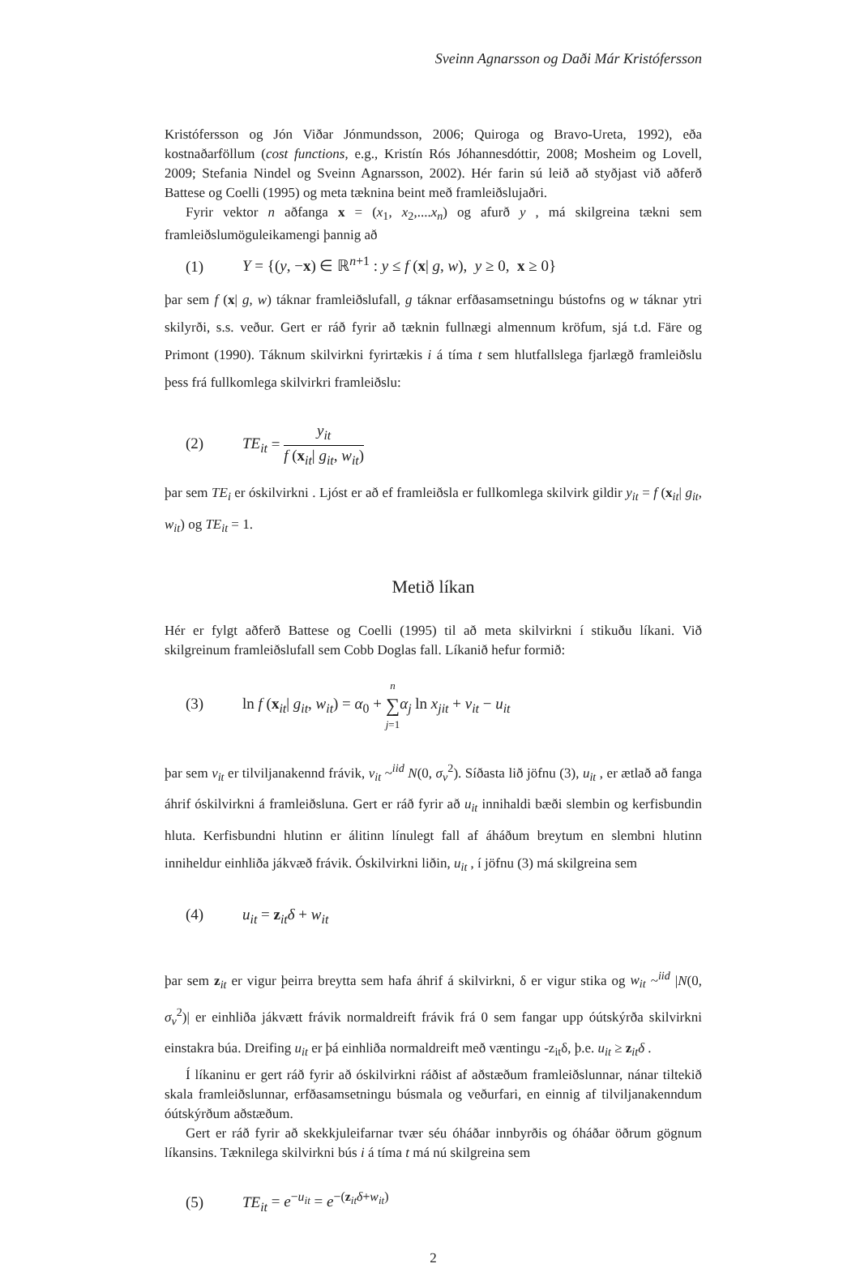Sveinn Agnarsson og Daði Már Kristófersson
Kristófersson og Jón Viðar Jónmundsson, 2006; Quiroga og Bravo-Ureta, 1992), eða kostnaðarföllum (cost functions, e.g., Kristín Rós Jóhannesdóttir, 2008; Mosheim og Lovell, 2009; Stefania Nindel og Sveinn Agnarsson, 2002). Hér farin sú leið að styðjast við aðferð Battese og Coelli (1995) og meta tæknina beint með framleiðslujaðri.
Fyrir vektor n aðfanga x = (x<sub>1</sub>, x<sub>2</sub>,....x<sub>n</sub>) og afurð y , má skilgreina tækni sem framleiðslumöguleikamengi þannig að
(1) Y = {(y, −x) ∈ ℝ<sup>n+1</sup> : y ≤ f (x| g, w), y ≥ 0, x ≥ 0}
þar sem f (x| g, w) táknar framleiðslufall, g táknar erfðasamsetningu bústofns og w táknar ytri skilyrði, s.s. veður. Gert er ráð fyrir að tæknin fullnægi almennum kröfum, sjá t.d. Färe og Primont (1990). Táknum skilvirkni fyrirtækis i á tíma t sem hlutfallslega fjarlægð framleiðslu þess frá fullkomlega skilvirkri framleiðslu:
(2) TE<sub>it</sub> = y<sub>it</sub> f (x<sub>it</sub>| g<sub>it</sub>, w<sub>it</sub>)
þar sem TE<sub>i</sub> er óskilvirkni . Ljóst er að ef framleiðsla er fullkomlega skilvirk gildir y<sub>it</sub> = f (x<sub>it</sub>| g<sub>it</sub>, w<sub>it</sub>) og TE<sub>it</sub> = 1.
Metið líkan
Hér er fylgt aðferð Battese og Coelli (1995) til að meta skilvirkni í stikuðu líkani. Við skilgreinum framleiðslufall sem Cobb Doglas fall. Líkanið hefur formið:
(3) ln f (x<sub>it</sub>| g<sub>it</sub>, w<sub>it</sub>) = α<sub>0</sub> + n ∑ j=1 α<sub>j</sub> ln x<sub>jit</sub> + v<sub>it</sub> − u<sub>it</sub>
þar sem v<sub>it</sub> er tilviljanakennd frávik, v<sub>it</sub> ~<sup>iid</sup> N(0, σ<sub>v</sub><sup>2</sup>). Síðasta lið jöfnu (3), u<sub>it</sub> , er ætlað að fanga áhrif óskilvirkni á framleiðsluna. Gert er ráð fyrir að u<sub>it</sub> innihaldi bæði slembin og kerfisbundin hluta. Kerfisbundni hlutinn er álitinn línulegt fall af áháðum breytum en slembni hlutinn inniheldur einhliða jákvæð frávik. Óskilvirkni liðin, u<sub>it</sub> , í jöfnu (3) má skilgreina sem
(4) u<sub>it</sub> = z<sub>it</sub>δ + w<sub>it</sub>
þar sem z<sub>it</sub> er vigur þeirra breytta sem hafa áhrif á skilvirkni, δ er vigur stika og w<sub>it</sub> ~<sup>iid</sup> |N(0, σ<sub>v</sub><sup>2</sup>)| er einhliða jákvætt frávik normaldreift frávik frá 0 sem fangar upp óútskýrða skilvirkni einstakra búa. Dreifing u<sub>it</sub> er þá einhliða normaldreift með væntingu -z<sub>it</sub>δ, þ.e. u<sub>it</sub> ≥ z<sub>it</sub>δ .
Í líkaninu er gert ráð fyrir að óskilvirkni ráðist af aðstæðum framleiðslunnar, nánar tiltekið skala framleiðslunnar, erfðasamsetningu búsmala og veðurfari, en einnig af tilviljanakenndum óútskýrðum aðstæðum.
Gert er ráð fyrir að skekkjuleifarnar tvær séu óháðar innbyrðis og óháðar öðrum gögnum líkansins. Tæknilega skilvirkni bús i á tíma t má nú skilgreina sem
(5) TE<sub>it</sub> = e<sup>−u<sub>it</sub></sup> = e<sup>−(z<sub>it</sub>δ+w<sub>it</sub>)</sup>
2